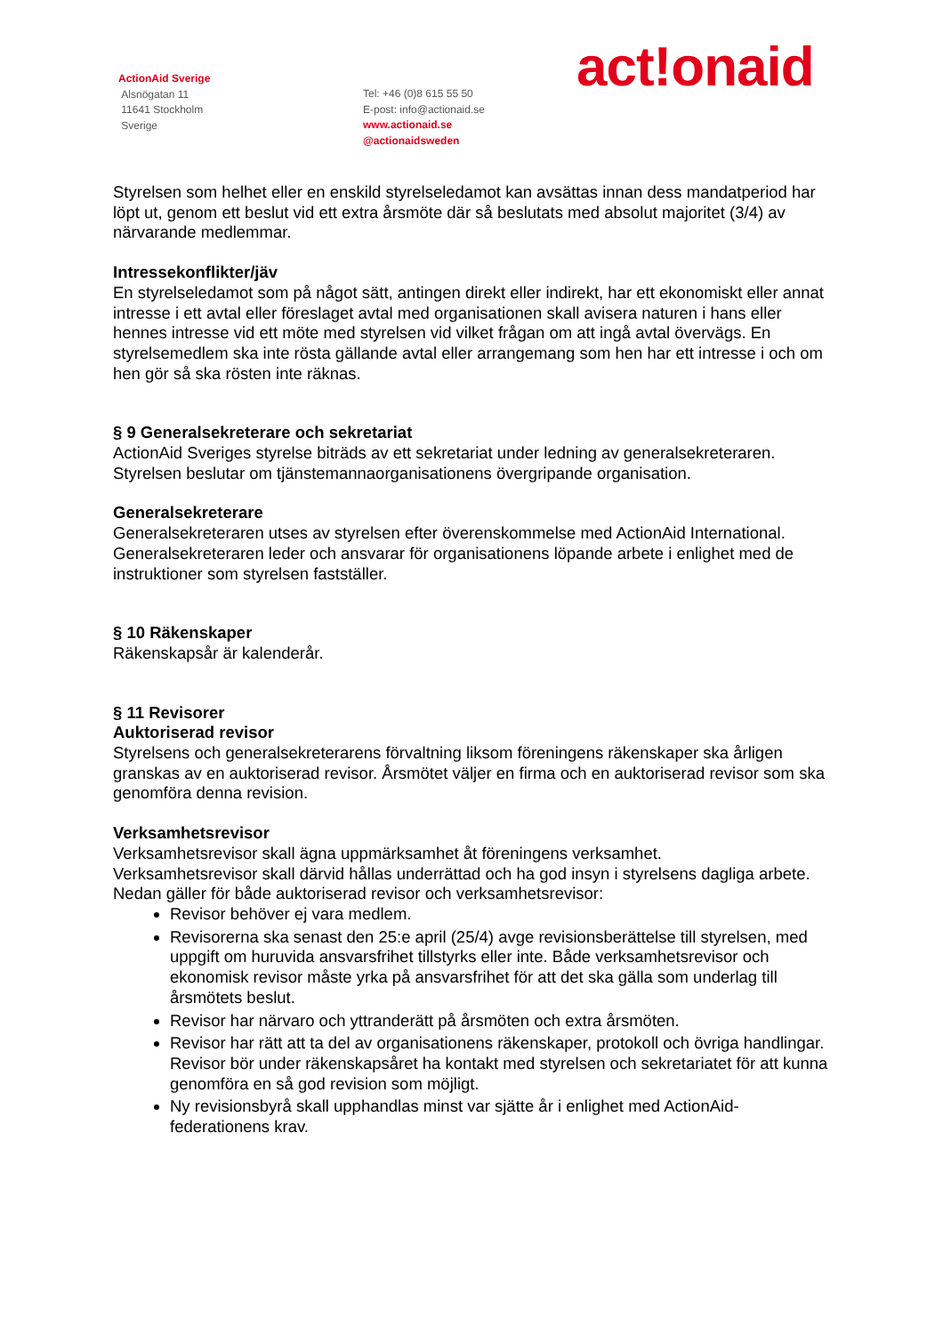ActionAid Sverige
Alsnögatan 11
11641 Stockholm
Sverige
Tel: +46 (0)8 615 55 50
E-post: info@actionaid.se
www.actionaid.se
@actionaidsweden
act!onaid
Styrelsen som helhet eller en enskild styrelseledamot kan avsättas innan dess mandatperiod har löpt ut, genom ett beslut vid ett extra årsmöte där så beslutats med absolut majoritet (3/4) av närvarande medlemmar.
Intressekonflikter/jäv
En styrelseledamot som på något sätt, antingen direkt eller indirekt, har ett ekonomiskt eller annat intresse i ett avtal eller föreslaget avtal med organisationen skall avisera naturen i hans eller hennes intresse vid ett möte med styrelsen vid vilket frågan om att ingå avtal övervägs. En styrelsemedlem ska inte rösta gällande avtal eller arrangemang som hen har ett intresse i och om hen gör så ska rösten inte räknas.
§ 9 Generalsekreterare och sekretariat
ActionAid Sveriges styrelse biträds av ett sekretariat under ledning av generalsekreteraren. Styrelsen beslutar om tjänstemannaorganisationens övergripande organisation.
Generalsekreterare
Generalsekreteraren utses av styrelsen efter överenskommelse med ActionAid International. Generalsekreteraren leder och ansvarar för organisationens löpande arbete i enlighet med de instruktioner som styrelsen fastställer.
§ 10 Räkenskaper
Räkenskapsår är kalenderår.
§ 11 Revisorer
Auktoriserad revisor
Styrelsens och generalsekreterarens förvaltning liksom föreningens räkenskaper ska årligen granskas av en auktoriserad revisor. Årsmötet väljer en firma och en auktoriserad revisor som ska genomföra denna revision.
Verksamhetsrevisor
Verksamhetsrevisor skall ägna uppmärksamhet åt föreningens verksamhet.
Verksamhetsrevisor skall därvid hållas underrättad och ha god insyn i styrelsens dagliga arbete.
Nedan gäller för både auktoriserad revisor och verksamhetsrevisor:
Revisor behöver ej vara medlem.
Revisorerna ska senast den 25:e april (25/4) avge revisionsberättelse till styrelsen, med uppgift om huruvida ansvarsfrihet tillstyrks eller inte. Både verksamhetsrevisor och ekonomisk revisor måste yrka på ansvarsfrihet för att det ska gälla som underlag till årsmötets beslut.
Revisor har närvaro och yttranderätt på årsmöten och extra årsmöten.
Revisor har rätt att ta del av organisationens räkenskaper, protokoll och övriga handlingar. Revisor bör under räkenskapsåret ha kontakt med styrelsen och sekretariatet för att kunna genomföra en så god revision som möjligt.
Ny revisionsbyrå skall upphandlas minst var sjätte år i enlighet med ActionAid-federationens krav.